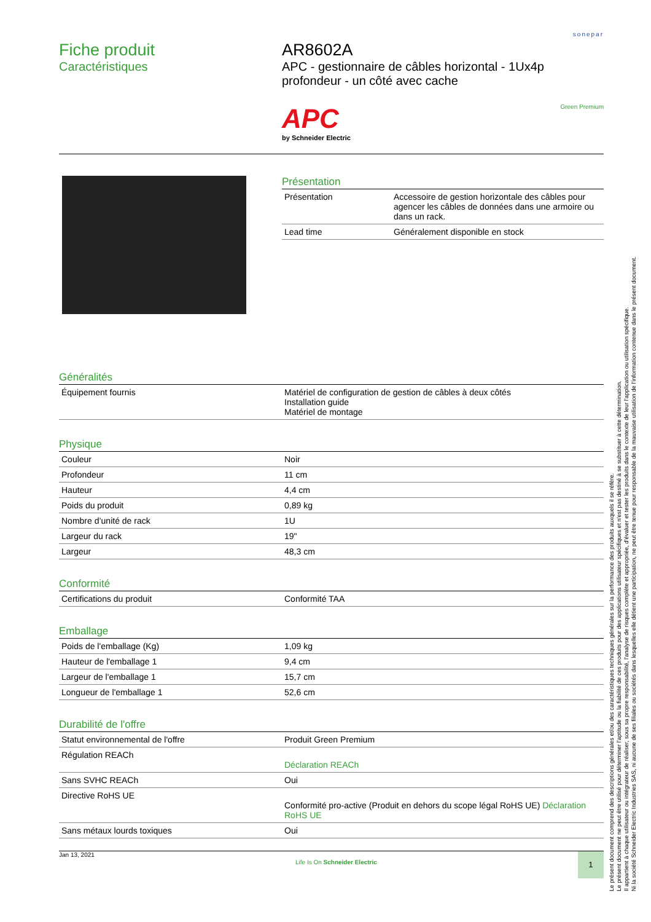sonepar
Fiche produit
Caractéristiques
AR8602A
APC - gestionnaire de câbles horizontal - 1Ux4p profondeur - un côté avec cache
APC
by Schneider Electric
Green Premium
Présentation
| Présentation | Accessoire de gestion horizontale des câbles pour agencer les câbles de données dans une armoire ou dans un rack. |
| Lead time | Généralement disponible en stock |
Généralités
| Équipement fournis | Matériel de configuration de gestion de câbles à deux côtés Installation guide Matériel de montage |
Physique
| Couleur | Noir |
| Profondeur | 11 cm |
| Hauteur | 4,4 cm |
| Poids du produit | 0,89 kg |
| Nombre d’unité de rack | 1U |
| Largeur du rack | 19" |
| Largeur | 48,3 cm |
Conformité
| Certifications du produit | Conformité TAA |
Emballage
| Poids de l'emballage (Kg) | 1,09 kg |
| Hauteur de l'emballage 1 | 9,4 cm |
| Largeur de l'emballage 1 | 15,7 cm |
| Longueur de l'emballage 1 | 52,6 cm |
Durabilité de l'offre
| Statut environnemental de l'offre | Produit Green Premium |
| Régulation REACh | Déclaration REACh |
| Sans SVHC REACh | Oui |
| Directive RoHS UE | Conformité pro-active (Produit en dehors du scope légal RoHS UE) Déclaration RoHS UE |
| Sans métaux lourds toxiques | Oui |
Jan 13, 2021
Life Is On Schneider Electric
1
Le présent document comprend des descriptions générales et/ou des caractéristiques techniques générales sur la performance des produits auxquels il se réfère.
Le présent document ne peut être utilisé pour déterminer l'aptitude ou la fiabilité de ces produits pour des applications utilisateur spécifiques et n'est pas destiné à se substituer à cette détermination.
Il appartient à chaque utilisateur ou intégrateur de réaliser, sous sa propre responsabilité, l'analyse de risques complète et appropriée, d'évaluer et tester les produits dans le contexte de leur l'application ou utilisation spécifique.
Ni la société Schneider Electric Industries SAS, ni aucune de ses filiales ou sociétés dans lesquelles elle détient une participation, ne peut être tenue pour responsable de la mauvaise utilisation de l'information contenue dans le présent document.